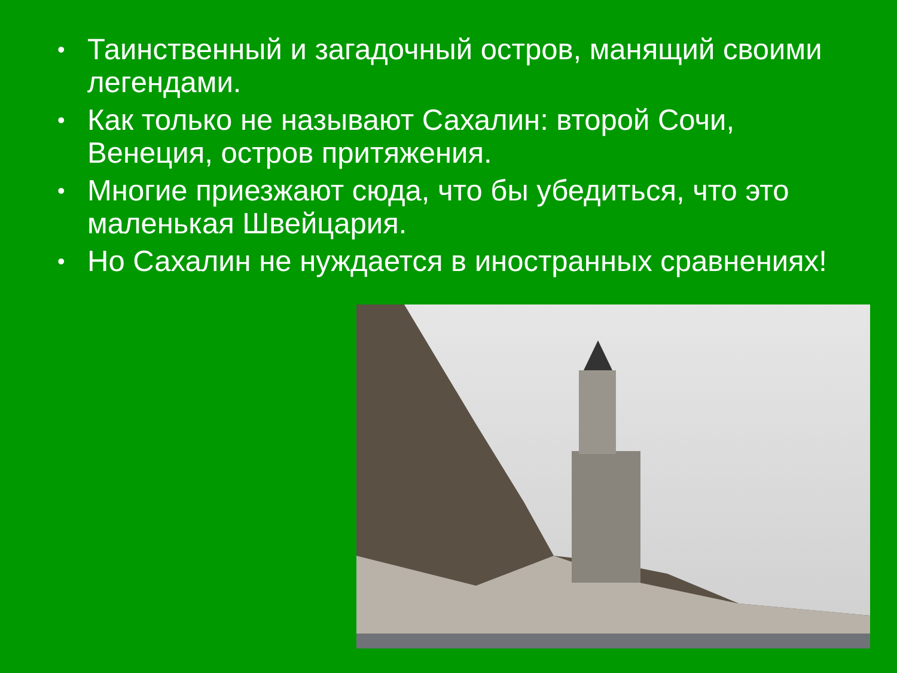• Таинственный и загадочный остров, манящий своими легендами.
• Как только не называют Сахалин: второй Сочи, Венеция, остров притяжения.
• Многие приезжают сюда, что бы убедиться, что это маленькая Швейцария.
• Но Сахалин не нуждается в иностранных сравнениях!